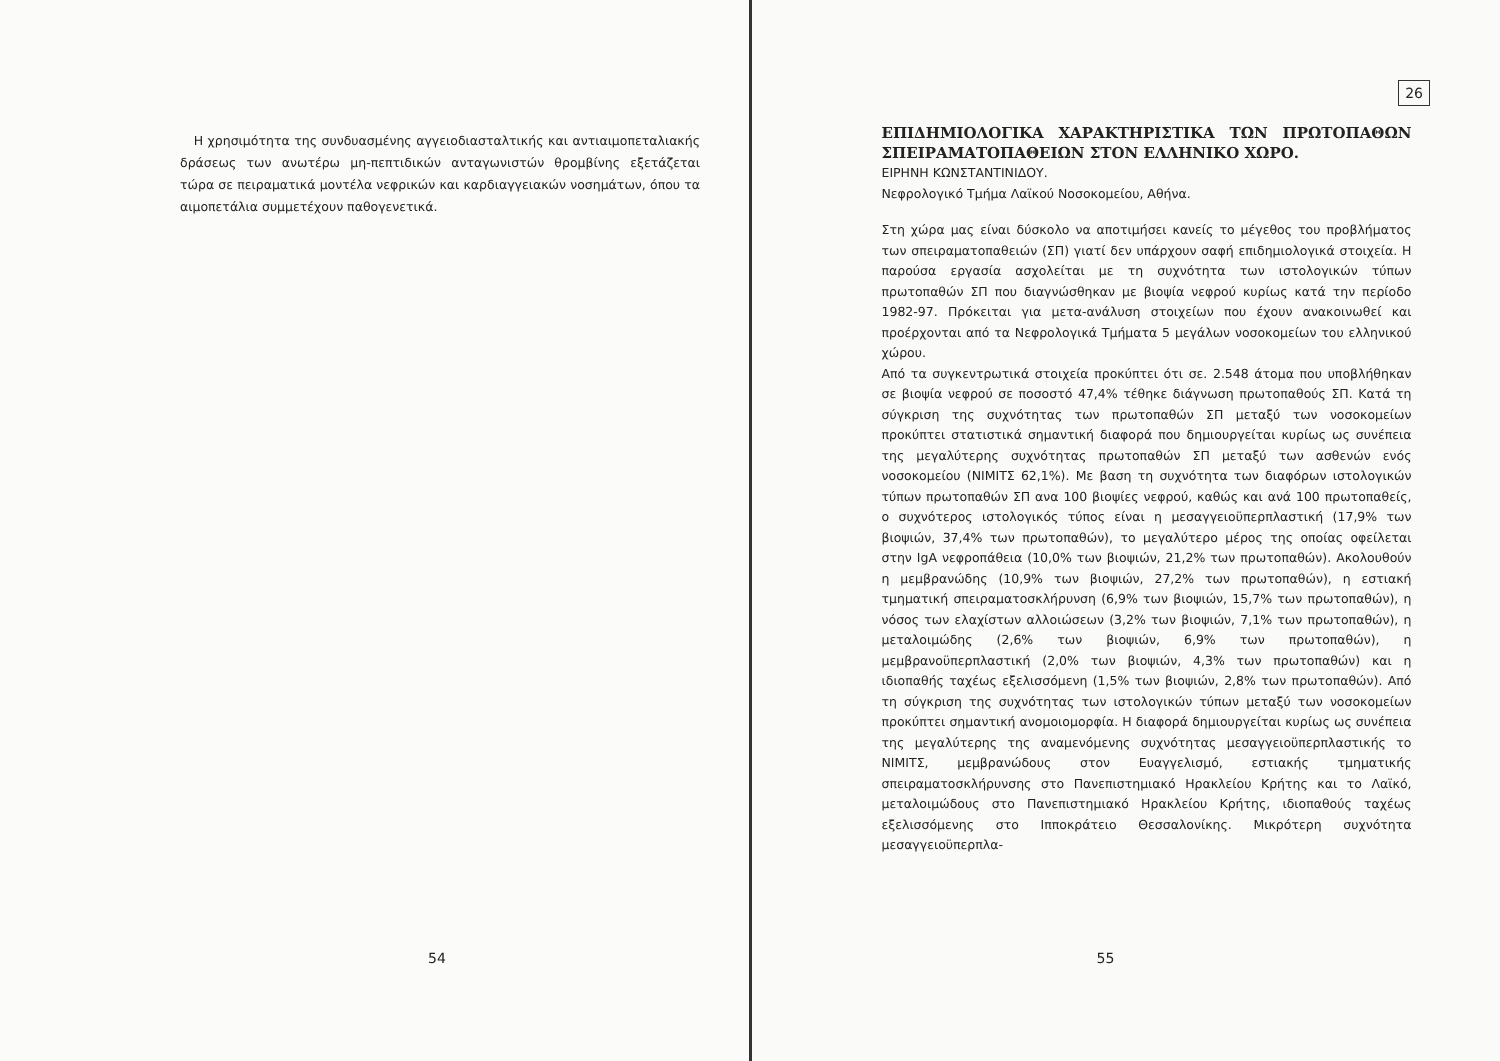Η χρησιμότητα της συνδυασμένης αγγειοδιασταλτικής και αντιαιμοπεταλιακής δράσεως των ανωτέρω μη-πεπτιδικών ανταγωνιστών θρομβίνης εξετάζεται τώρα σε πειραματικά μοντέλα νεφρικών και καρδιαγγειακών νοσημάτων, όπου τα αιμοπετάλια συμμετέχουν παθογενετικά.
54
26
ΕΠΙΔΗΜΙΟΛΟΓΙΚΑ ΧΑΡΑΚΤΗΡΙΣΤΙΚΑ ΤΩΝ ΠΡΩΤΟΠΑΘΩΝ ΣΠΕΙΡΑΜΑΤΟΠΑΘΕΙΩΝ ΣΤΟΝ ΕΛΛΗΝΙΚΟ ΧΩΡΟ.
ΕΙΡΗΝΗ ΚΩΝΣΤΑΝΤΙΝΙΔΟΥ.
Νεφρολογικό Τμήμα Λαϊκού Νοσοκομείου, Αθήνα.
Στη χώρα μας είναι δύσκολο να αποτιμήσει κανείς το μέγεθος του προβλήματος των σπειραματοπαθειών (ΣΠ) γιατί δεν υπάρχουν σαφή επιδημιολογικά στοιχεία. Η παρούσα εργασία ασχολείται με τη συχνότητα των ιστολογικών τύπων πρωτοπαθών ΣΠ που διαγνώσθηκαν με βιοψία νεφρού κυρίως κατά την περίοδο 1982-97. Πρόκειται για μετα-ανάλυση στοιχείων που έχουν ανακοινωθεί και προέρχονται από τα Νεφρολογικά Τμήματα 5 μεγάλων νοσοκομείων του ελληνικού χώρου.
Από τα συγκεντρωτικά στοιχεία προκύπτει ότι σε. 2.548 άτομα που υποβλήθηκαν σε βιοψία νεφρού σε ποσοστό 47,4% τέθηκε διάγνωση πρωτοπαθούς ΣΠ. Κατά τη σύγκριση της συχνότητας των πρωτοπαθών ΣΠ μεταξύ των νοσοκομείων προκύπτει στατιστικά σημαντική διαφορά που δημιουργείται κυρίως ως συνέπεια της μεγαλύτερης συχνότητας πρωτοπαθών ΣΠ μεταξύ των ασθενών ενός νοσοκομείου (ΝΙΜΙΤΣ 62,1%). Με βαση τη συχνότητα των διαφόρων ιστολογικών τύπων πρωτοπαθών ΣΠ ανα 100 βιοψίες νεφρού, καθώς και ανά 100 πρωτοπαθείς, ο συχνότερος ιστολογικός τύπος είναι η μεσαγγειοϋπερπλαστική (17,9% των βιοψιών, 37,4% των πρωτοπαθών), το μεγαλύτερο μέρος της οποίας οφείλεται στην IgA νεφροπάθεια (10,0% των βιοψιών, 21,2% των πρωτοπαθών). Ακολουθούν η μεμβρανώδης (10,9% των βιοψιών, 27,2% των πρωτοπαθών), η εστιακή τμηματική σπειραματοσκλήρυνση (6,9% των βιοψιών, 15,7% των πρωτοπαθών), η νόσος των ελαχίστων αλλοιώσεων (3,2% των βιοψιών, 7,1% των πρωτοπαθών), η μεταλοιμώδης (2,6% των βιοψιών, 6,9% των πρωτοπαθών), η μεμβρανοϋπερπλαστική (2,0% των βιοψιών, 4,3% των πρωτοπαθών) και η ιδιοπαθής ταχέως εξελισσόμενη (1,5% των βιοψιών, 2,8% των πρωτοπαθών). Από τη σύγκριση της συχνότητας των ιστολογικών τύπων μεταξύ των νοσοκομείων προκύπτει σημαντική ανομοιομορφία. Η διαφορά δημιουργείται κυρίως ως συνέπεια της μεγαλύτερης της αναμενόμενης συχνότητας μεσαγγειοϋπερπλαστικής το ΝΙΜΙΤΣ, μεμβρανώδους στον Ευαγγελισμό, εστιακής τμηματικής σπειραματοσκλήρυνσης στο Πανεπιστημιακό Ηρακλείου Κρήτης και το Λαϊκό, μεταλοιμώδους στο Πανεπιστημιακό Ηρακλείου Κρήτης, ιδιοπαθούς ταχέως εξελισσόμενης στο Ιπποκράτειο Θεσσαλονίκης. Μικρότερη συχνότητα μεσαγγειοϋπερπλα-
55